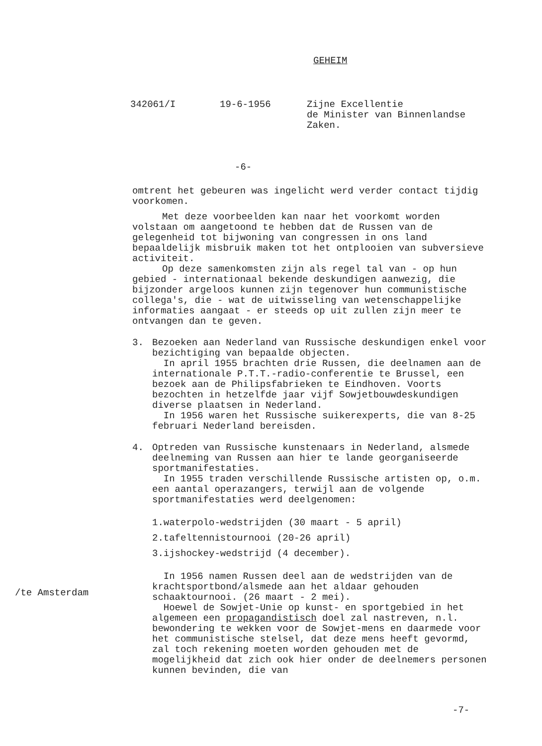GEHEIM
342061/I
19-6-1956
Zijne Excellentie de Minister van Binnenlandse Zaken.
-6-
omtrent het gebeuren was ingelicht werd verder contact tijdig voorkomen.
Met deze voorbeelden kan naar het voorkomt worden volstaan om aangetoond te hebben dat de Russen van de gelegenheid tot bijwoning van congressen in ons land bepaaldelijk misbruik maken tot het ontplooien van subversieve activiteit.
Op deze samenkomsten zijn als regel tal van - op hun gebied - internationaal bekende deskundigen aanwezig, die bijzonder argeloos kunnen zijn tegenover hun communistische collega's, die - wat de uitwisseling van wetenschappelijke informaties aangaat - er steeds op uit zullen zijn meer te ontvangen dan te geven.
3. Bezoeken aan Nederland van Russische deskundigen enkel voor bezichtiging van bepaalde objecten.
In april 1955 brachten drie Russen, die deelnamen aan de internationale P.T.T.-radio-conferentie te Brussel, een bezoek aan de Philipsfabrieken te Eindhoven. Voorts bezochten in hetzelfde jaar vijf Sowjetbouwdeskundigen diverse plaatsen in Nederland.
In 1956 waren het Russische suikerexperts, die van 8-25 februari Nederland bereisden.
4. Optreden van Russische kunstenaars in Nederland, alsmede deelneming van Russen aan hier te lande georganiseerde sportmanifestaties.
In 1955 traden verschillende Russische artisten op, o.m. een aantal operazangers, terwijl aan de volgende sportmanifestaties werd deelgenomen:
1.waterpolo-wedstrijden (30 maart - 5 april)
2.tafeltennistournooi (20-26 april)
3.ijshockey-wedstrijd (4 december).
In 1956 namen Russen deel aan de wedstrijden van de krachtsportbond/alsmede aan het aldaar gehouden schaaktournooi. (26 maart - 2 mei).
Hoewel de Sowjet-Unie op kunst- en sportgebied in het algemeen een propagandistisch doel zal nastreven, n.l. bewondering te wekken voor de Sowjet-mens en daarmede voor het communistische stelsel, dat deze mens heeft gevormd, zal toch rekening moeten worden gehouden met de mogelijkheid dat zich ook hier onder de deelnemers personen kunnen bevinden, die van
/te Amsterdam
-7-